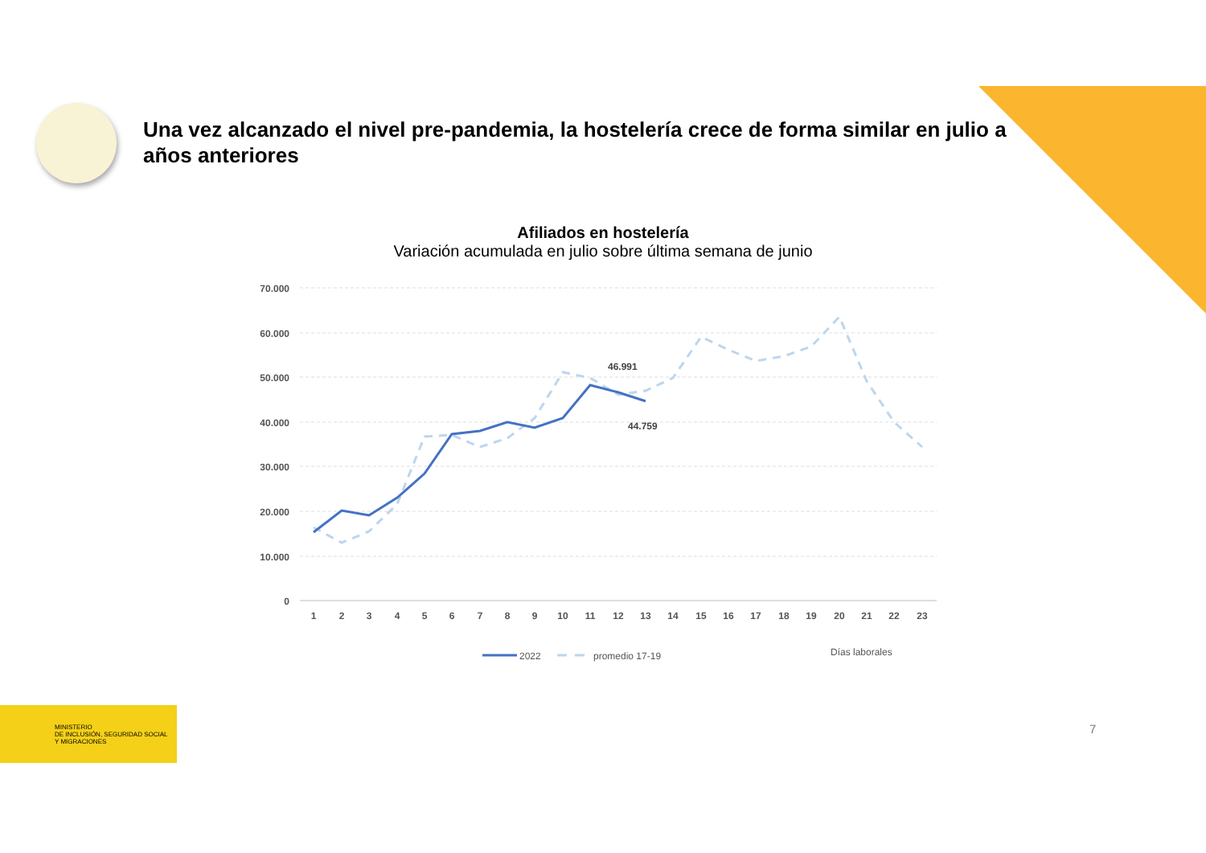Una vez alcanzado el nivel pre-pandemia, la hostelería crece de forma similar en julio a años anteriores
Afiliados en hostelería
Variación acumulada en julio sobre última semana de junio
70.000
60.000
50.000
40.000
30.000
20.000
10.000
0
1
2
3
4
5
6
7
8
9
10
11
12
13
14
15
16
17
18
19
20
21
22
23
46.991
44.759
2022
promedio 17-19
Días laborales
MINISTERIO
DE INCLUSIÓN, SEGURIDAD SOCIAL
Y MIGRACIONES
7